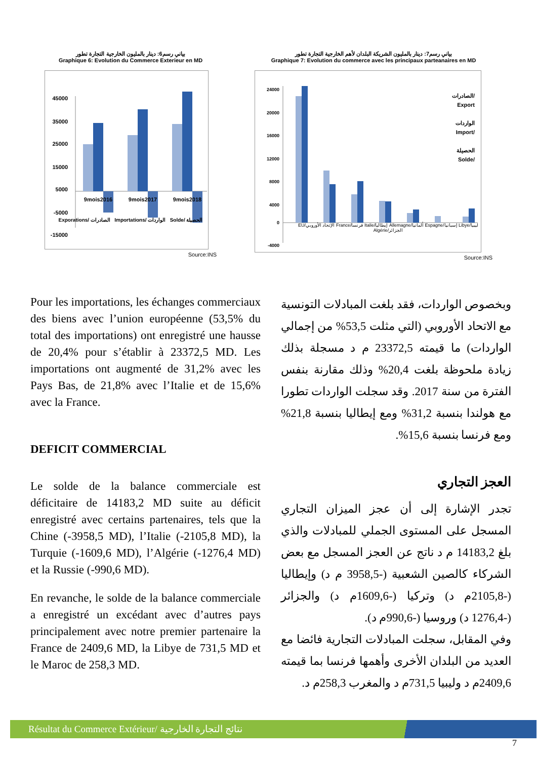بياني رسم6: دينار بالمليون الخارجية التجارة تطور
Graphique 6: Evolution du Commerce Exterieur en MD
45000
35000
25000
15000
5000
-5000
-15000
9mois2016
9mois2017
9mois2018
Source:INS
Exporations/ الصادرات Importations/ الواردات Solde/ الحصيلة
بياني رسم7: دينار بالمليون الشريكة البلدان لأهم الخارجية التجارة تطور
Graphique 7: Evolution du commerce avec les principaux parteanaires en MD
24000
20000
16000
12000
8000
4000
0
-4000
الصادرات/
Export
الواردات
Import/
الحصيلة
Solde/
EU/الإتحاد الأوروبي France/فرنسا Italie/إيطاليا Allemagne/ألمانيا Espagne/إسبانيا Libye/ليبيا Algérie/الجزائر
Source:INS
Pour les importations, les échanges commerciaux des biens avec l’union européenne (53,5% du total des importations) ont enregistré une hausse de 20,4% pour s’établir à 23372,5 MD. Les importations ont augmenté de 31,2% avec les Pays Bas, de 21,8% avec l’Italie et de 15,6% avec la France.
DEFICIT COMMERCIAL
Le solde de la balance commerciale est déficitaire de 14183,2 MD suite au déficit enregistré avec certains partenaires, tels que la Chine (-3958,5 MD), l’Italie (-2105,8 MD), la Turquie (-1609,6 MD), l’Algérie (-1276,4 MD) et la Russie (-990,6 MD).
En revanche, le solde de la balance commerciale a enregistré un excédant avec d’autres pays principalement avec notre premier partenaire la France de 2409,6 MD, la Libye de 731,5 MD et le Maroc de 258,3 MD.
وبخصوص الواردات، فقد بلغت المبادلات التونسية مع الاتحاد الأوروبي (التي مثلت 53,5% من إجمالي الواردات) ما قيمته 23372,5 م د مسجلة بذلك زيادة ملحوظة بلغت 20,4% وذلك مقارنة بنفس الفترة من سنة 2017. وقد سجلت الواردات تطورا مع هولندا بنسبة 31,2% ومع إيطاليا بنسبة 21,8% ومع فرنسا بنسبة 15,6%.
العجز التجاري
تجدر الإشارة إلى أن عجز الميزان التجاري المسجل على المستوى الجملي للمبادلات والذي بلغ 14183,2 م د ناتج عن العجز المسجل مع بعض الشركاء كالصين الشعبية (-3958,5 م د) وإيطاليا (-2105,8م د) وتركيا (-1609,6م د) والجزائر (-1276,4 د) وروسيا (-990,6م د).
وفي المقابل، سجلت المبادلات التجارية فائضا مع العديد من البلدان الأخرى وأهمها فرنسا بما قيمته 2409,6م د وليبيا 731,5م د والمغرب 258,3م د.
Résultat du Commerce Extérieur/ نتائج التجارة الخارجية
7